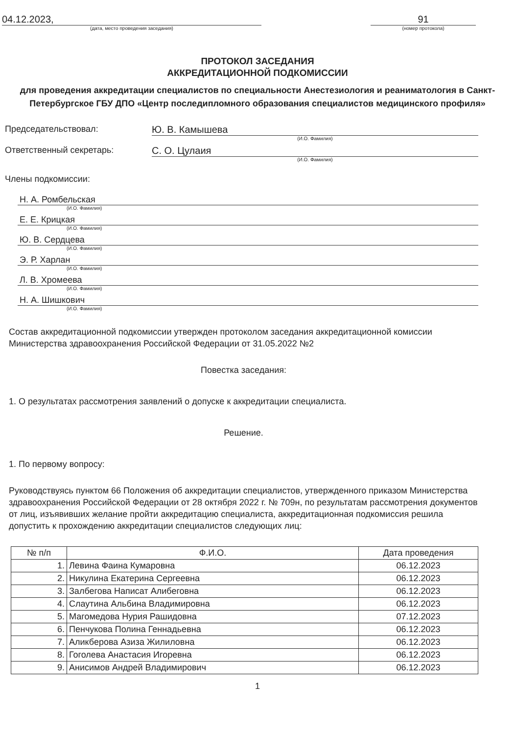04.12.2023,
(дата, место проведения заседания)
91
(номер протокола)
ПРОТОКОЛ ЗАСЕДАНИЯ
АККРЕДИТАЦИОННОЙ ПОДКОМИССИИ
для проведения аккредитации специалистов по специальности Анестезиология и реаниматология в Санкт-Петербургское ГБУ ДПО «Центр последипломного образования специалистов медицинского профиля»
Председательствовал: Ю. В. Камышева
(И.О. Фамилия)
Ответственный секретарь: С. О. Цулаия
(И.О. Фамилия)
Члены подкомиссии:
Н. А. Ромбельская
(И.О. Фамилия)
Е. Е. Крицкая
(И.О. Фамилия)
Ю. В. Сердцева
(И.О. Фамилия)
Э. Р. Харлан
(И.О. Фамилия)
Л. В. Хромеева
(И.О. Фамилия)
Н. А. Шишкович
(И.О. Фамилия)
Состав аккредитационной подкомиссии утвержден протоколом заседания аккредитационной комиссии Министерства здравоохранения Российской Федерации от 31.05.2022 №2
Повестка заседания:
1. О результатах рассмотрения заявлений о допуске к аккредитации специалиста.
Решение.
1. По первому вопросу:
Руководствуясь пунктом 66 Положения об аккредитации специалистов, утвержденного приказом Министерства здравоохранения Российской Федерации от 28 октября 2022 г. № 709н, по результатам рассмотрения документов от лиц, изъявивших желание пройти аккредитацию специалиста, аккредитационная подкомиссия решила допустить к прохождению аккредитации специалистов следующих лиц:
| № п/п | Ф.И.О. | Дата проведения |
| --- | --- | --- |
| 1. | Левина Фаина Кумаровна | 06.12.2023 |
| 2. | Никулина Екатерина Сергеевна | 06.12.2023 |
| 3. | Залбегова Написат Алибеговна | 06.12.2023 |
| 4. | Слаутина Альбина Владимировна | 06.12.2023 |
| 5. | Магомедова Нурия Рашидовна | 07.12.2023 |
| 6. | Пенчукова Полина Геннадьевна | 06.12.2023 |
| 7. | Аликберова Азиза Жилиловна | 06.12.2023 |
| 8. | Гоголева Анастасия Игоревна | 06.12.2023 |
| 9. | Анисимов Андрей Владимирович | 06.12.2023 |
1